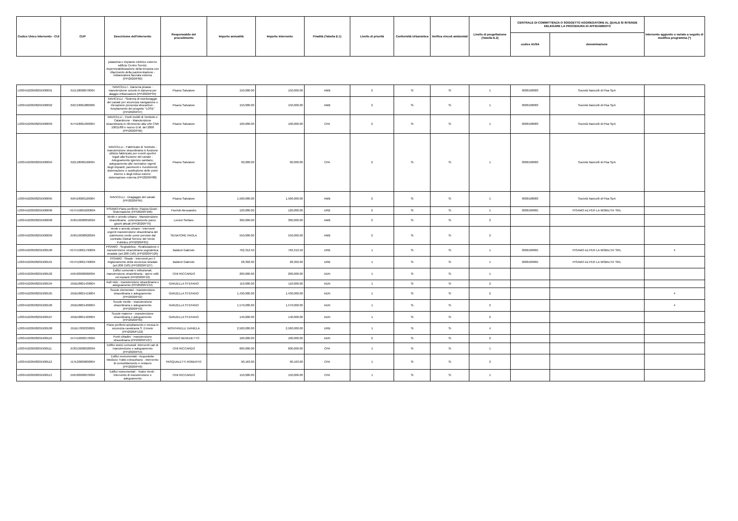| Codice Unico Intervento - CUI | CUP | Descrizione dell'intervento | Responsabile del procedimento | Importo annualità | Importo intervento | Finalità (Tabella E.1) | Livello di priorità | Conformità Urbanistica | Verifica vincoli ambientali | Livello di progettazione (Tabella E.2) | CENTRALE DI COMMITTENZA O SOGGETTO AGGREGATORE AL QUALE SI INTENDE DELEGARE LA PROCEDURA DI AFFIDAMENTO | | Intervento aggiunto o variato a seguito di modifica programma (*) |
| --- | --- | --- | --- | --- | --- | --- | --- | --- | --- | --- | --- | --- | --- |
| | | | | | | | | | | | codice AUSA | denominazione | |
| | | palazzina e impianto elettrico esterno edificio Centro Servizi, impermeabilizzazione della terrazza con rifacimento della pavimentazione - imbiancatura facciata esterna (PPI2020/P89) | | | | | | | | | | | |
| L00341620508201900091 | I51E18000070004 | NAVICELLI - Darsena pisana - manutenzione scivolo in darsena per alaggio imbarcazioni (PPI2020/P94) | Pisano Salvatore | 150,000.00 | 150,000.00 | AMB | 2 | Si | Si | 1 | 0000168083 | Società Navicelli di Pisa SpA | |
| L00341620508201900092 | I56C18001880006 | NAVICELLI - Sistema di monitoraggio del canale per sicurezza navigazione e rilevazione presenza idrocarburi - Ampliamento del progetto "LOSE" (PPI2020/P97) | Pisano Salvatore | 150,000.00 | 150,000.00 | AMB | 2 | Si | Si | 1 | 0000168083 | Società Navicelli di Pisa SpA | |
| L00341620508201900093 | I57H18001990004 | NAVICELLI - Ponti mobili di Tombolo e Calambrone - Manutenzione straordinaria in riferimento alla UNI CNR 10011/88 e nuovo D.M. del 2008 (PPI2020/P96) | Pisano Salvatore | 100,000.00 | 100,000.00 | CPA | 2 | Si | Si | 1 | 0000168083 | Società Navicelli di Pisa SpA | |
| L00341620508201900094 | I52E18000160004 | NAVICELLI - Fabbricato di Tombolo - manutenzione straordinaria in funzione utilizzo fabbricato per eventi sportivi legati alla fruizione del canale - Adeguamento igienico sanitario, adeguamento alle normative vigenti degli impianti; pavimenti e rivestimenti; sistemazione o sostituzione delle porte interne e degli infissi esterni; sistemazione esterna (PPI2020/P88) | Pisano Salvatore | 90,000.00 | 90,000.00 | CPA | 2 | Si | Si | 1 | 0000168083 | Società Navicelli di Pisa SpA | |
| L00341620508201900095 | I56H18000120004 | NAVICELLI - Dragaggio del canale (PPI2020/P95) | Pisano Salvatore | 1,500,000.00 | 1,500,000.00 | AMB | 2 | Si | Si | 1 | 0000168083 | Società Navicelli di Pisa SpA | |
| L00341620508201900096 | H57H19001820004 | PISAMO-Piano periferie: Piazza Giusti - Sistemazione (PPI2020/P106) | Fiorindi Alessandro | 120,000.00 | 120,000.00 | URB | 2 | Si | Si | 1 | 0000189865 | PISAMO AZ.PER LA MOBILITA' SRL | |
| L00341620508201900098 | J59G19000850004 | Verde e arredo urbano - Manutenzione straordinaria - potenziamento parco giochi attuali (PPI2020/P79) | Lemmi Stefano | 300,000.00 | 300,000.00 | AMB | 2 | Si | Si | 2 | | | |
| L00341620508201900099 | J59G19000820004 | Verde e arredo urbano - interventi urgenti manutenzione straordinaria del patrimonio verde come previsto dal contratto Global Service del Verde Pubblico (PPI2020/P81) | SENATORE PAOLA | 550,000.00 | 550,000.00 | AMB | 2 | Si | Si | 2 | | | |
| L00341620508201900100 | H57H19001790004 | PISAMO - Segnaletica - Realizzazione e manutenzione straordinaria segnaletica stradale (art.208 CdS) (PPI2020/P126) | Baldoni Gabriele | 762,312.50 | 762,312.50 | URB | 1 | Si | Si | 1 | 0000189865 | PISAMO AZ.PER LA MOBILITA' SRL | 4 |
| L00341620508201900101 | H57H19001790004 | PISAMO - Strade - Interventi per il miglioramento della sicurezza stradale (art.208 CdS) (PPI2020/P127) | Baldoni Gabriele | 28,302.00 | 28,302.00 | URB | 1 | Si | Si | 1 | 0000189865 | PISAMO AZ.PER LA MOBILITA' SRL | |
| L00341620508201900102 | J59H20000060004 | Edifici comunali e istituzionali, manutenzione straordinaria - opere edili ed impianti (PPI2020/P16) | CINI RICCARDO | 200,000.00 | 200,000.00 | ADN | 1 | Si | Si | 1 | | | |
| L00341620508201900104 | J55B18001430004 | Asili nido - manutenzione straordinaria e adeguamento (PPI2020/P134) | GARZELLA STEFANO | 110,000.00 | 110,000.00 | ADN | 1 | Si | Si | 2 | | | |
| L00341620508201900105 | J55B18001410004 | Scuole elementari - manutenzione straordinaria e adeguamento (PPI2020/P42) | GARZELLA STEFANO | 1,430,000.00 | 1,430,000.00 | ADN | 1 | Si | Si | 2 | | | 4 |
| L00341620508201900106 | J55B18001400004 | Scuole medie - manutenzione straordinaria e adeguamento (PPI2020/P43) | GARZELLA STEFANO | 1,570,000.00 | 1,570,000.00 | ADN | 1 | Si | Si | 2 | | | 4 |
| L00341620508201900107 | J55B18001420004 | Scuole materne - manutenzione straordinaria e adeguamento (PPI2020/P39) | GARZELLA STEFANO | 140,000.00 | 140,000.00 | ADN | 1 | Si | Si | 2 | | | |
| L00341620508201900108 | J51B17000330005 | Piano periferie:ampliamento e messa in sicurezza cavalcavia S. Ermete (PPI2020/P122) | MONTANELLI DANIELA | 2,500,000.00 | 2,500,000.00 | URB | 1 | Si | Si | 4 | | | |
| L00341620508201900110 | J57H19002570004 | Ponti cittadini - manutenzione straordinaria (PPI2020/P107) | MAGGIO BENEDETTO | 100,000.00 | 100,000.00 | ADN | 2 | Si | Si | 2 | | | |
| L00341620508201900111 | J53G19000020004 | Edifici storici comunali: interventi vari di manutenzione e adeguamento (PPI2020/P54) | CINI RICCARDO | 600,000.00 | 600,000.00 | CPA | 1 | Si | Si | 1 | | | |
| L00341620508201900112 | J17E20000000004 | Edifici monumentali - Acquedotto Mediceo Tratto extraurbano - intervento di consolidamento e restauro (PPI2020/P49) | PASQUALETTI ROBERTO | 90,163.00 | 90,163.00 | CPA | 1 | Si | Si | 2 | | | |
| L00341620508201900113 | J59H20000070004 | Edifici monumentali - Teatro Verdi - intervento di manutenzione e adeguamento | CINI RICCARDO | 150,000.00 | 150,000.00 | CPA | 1 | Si | Si | 1 | | | |